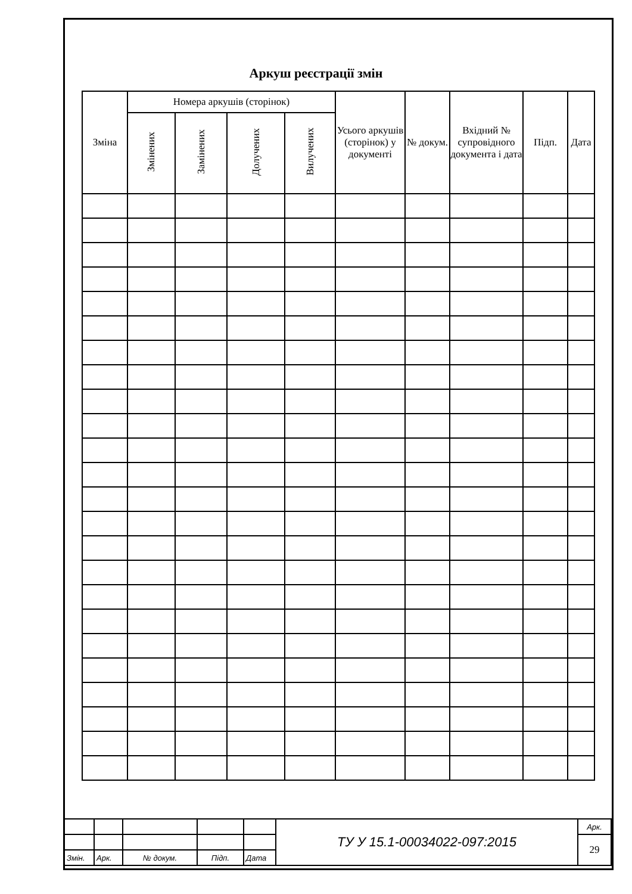Аркуш реєстрації змін
| Зміна | Номера аркушів (сторінок) | | | | Усього аркушів (сторінок) у документі | № докум. | Вхідний № супровідного документа і дата | Підп. | Дата |
| --- | --- | --- | --- | --- | --- | --- | --- | --- | --- |
| | Змінених | Замінених | Долучених | Вилучених | | | | | |
| | | | | | ТУ У 15.1-00034022-097:2015 | Арк. |
| | | | | | | 29 |
| Змін. | Арк. | № докум. | Підп. | Дата | | |